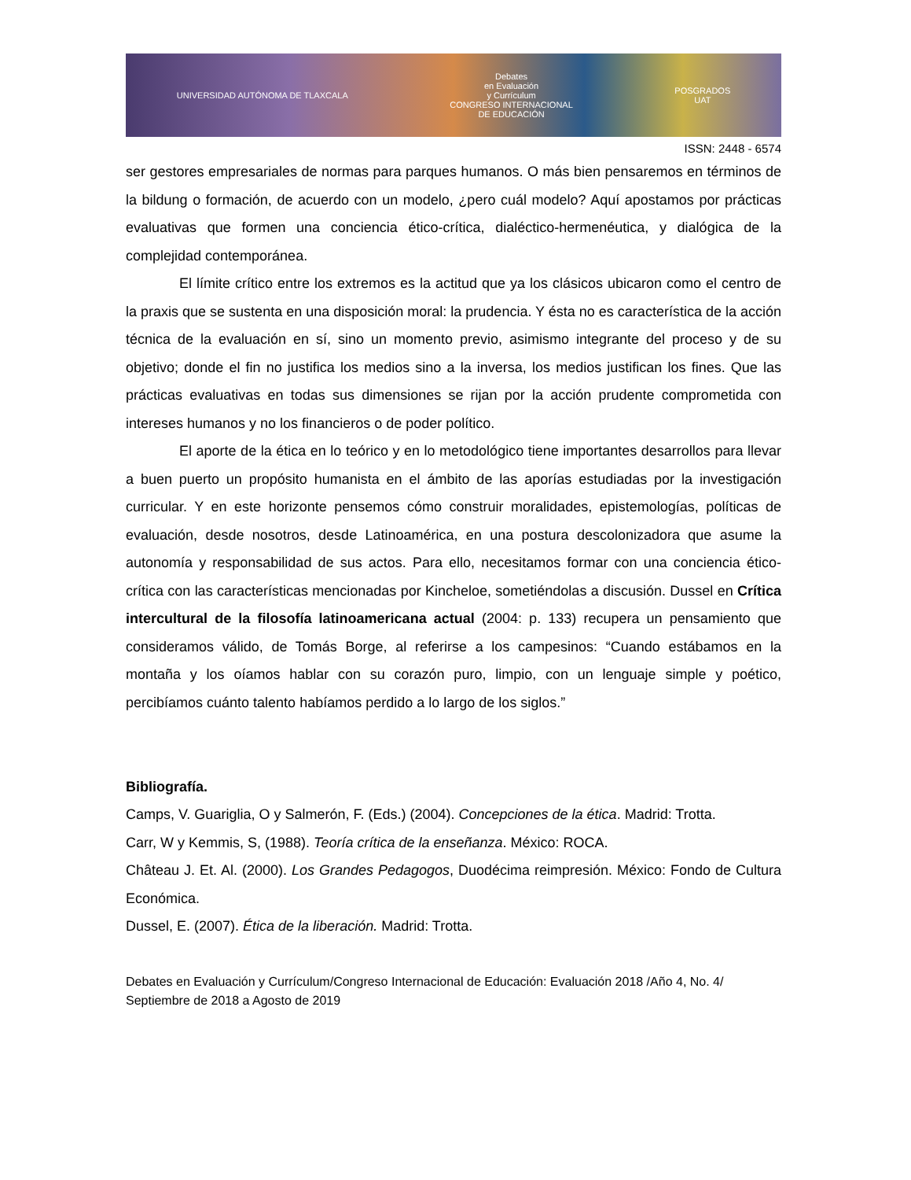UNIVERSIDAD AUTÓNOMA DE TLAXCALA
Debates
en Evaluación
y Currículum
CONGRESO INTERNACIONAL
DE EDUCACIÓN
POSGRADOS
UAT
ISSN: 2448 - 6574
ser gestores empresariales de normas para parques humanos. O más bien pensaremos en términos de la bildung o formación, de acuerdo con un modelo, ¿pero cuál modelo? Aquí apostamos por prácticas evaluativas que formen una conciencia ético-crítica, dialéctico-hermenéutica, y dialógica de la complejidad contemporánea.
El límite crítico entre los extremos es la actitud que ya los clásicos ubicaron como el centro de la praxis que se sustenta en una disposición moral: la prudencia. Y ésta no es característica de la acción técnica de la evaluación en sí, sino un momento previo, asimismo integrante del proceso y de su objetivo; donde el fin no justifica los medios sino a la inversa, los medios justifican los fines. Que las prácticas evaluativas en todas sus dimensiones se rijan por la acción prudente comprometida con intereses humanos y no los financieros o de poder político.
El aporte de la ética en lo teórico y en lo metodológico tiene importantes desarrollos para llevar a buen puerto un propósito humanista en el ámbito de las aporías estudiadas por la investigación curricular. Y en este horizonte pensemos cómo construir moralidades, epistemologías, políticas de evaluación, desde nosotros, desde Latinoamérica, en una postura descolonizadora que asume la autonomía y responsabilidad de sus actos. Para ello, necesitamos formar con una conciencia ético-crítica con las características mencionadas por Kincheloe, sometiéndolas a discusión. Dussel en Crítica intercultural de la filosofía latinoamericana actual (2004: p. 133) recupera un pensamiento que consideramos válido, de Tomás Borge, al referirse a los campesinos: “Cuando estábamos en la montaña y los oíamos hablar con su corazón puro, limpio, con un lenguaje simple y poético, percibíamos cuánto talento habíamos perdido a lo largo de los siglos.”
Bibliografía.
Camps, V. Guariglia, O y Salmerón, F. (Eds.) (2004). Concepciones de la ética. Madrid: Trotta.
Carr, W y Kemmis, S, (1988). Teoría crítica de la enseñanza. México: ROCA.
Château J. Et. Al. (2000). Los Grandes Pedagogos, Duodécima reimpresión. México: Fondo de Cultura Económica.
Dussel, E. (2007). Ética de la liberación. Madrid: Trotta.
Debates en Evaluación y Currículum/Congreso Internacional de Educación: Evaluación 2018 /Año 4, No. 4/ Septiembre de 2018 a Agosto de 2019